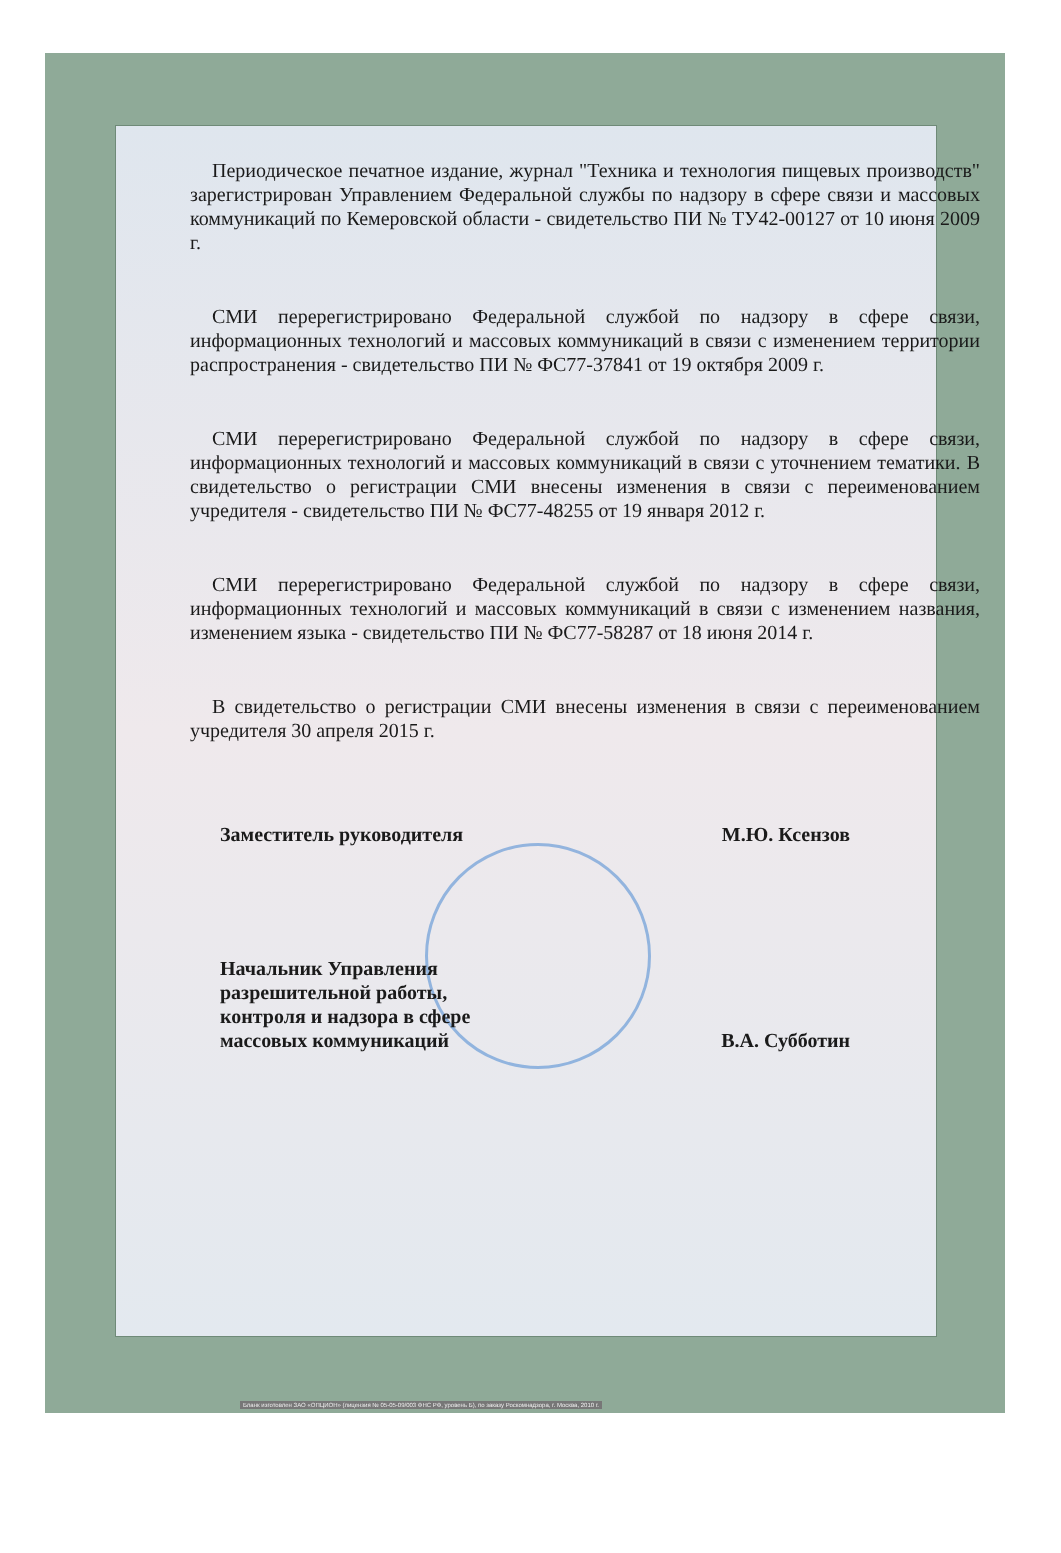Периодическое печатное издание, журнал "Техника и технология пищевых производств" зарегистрирован Управлением Федеральной службы по надзору в сфере связи и массовых коммуникаций по Кемеровской области - свидетельство ПИ № ТУ42-00127 от 10 июня 2009 г.
СМИ перерегистрировано Федеральной службой по надзору в сфере связи, информационных технологий и массовых коммуникаций в связи с изменением территории распространения - свидетельство ПИ № ФС77-37841 от 19 октября 2009 г.
СМИ перерегистрировано Федеральной службой по надзору в сфере связи, информационных технологий и массовых коммуникаций в связи с уточнением тематики. В свидетельство о регистрации СМИ внесены изменения в связи с переименованием учредителя - свидетельство ПИ № ФС77-48255 от 19 января 2012 г.
СМИ перерегистрировано Федеральной службой по надзору в сфере связи, информационных технологий и массовых коммуникаций в связи с изменением названия, изменением языка - свидетельство ПИ № ФС77-58287 от 18 июня 2014 г.
В свидетельство о регистрации СМИ внесены изменения в связи с переименованием учредителя 30 апреля 2015 г.
Заместитель руководителя М.Ю. Ксензов
Начальник Управления
разрешительной работы,
контроля и надзора в сфере
массовых коммуникаций В.А. Субботин
Бланк изготовлен ЗАО «ОПЦИОН» (лицензия № 05-05-09/003 ФНС РФ, уровень Б), по заказу Роскомнадзора, г. Москва, 2010 г.